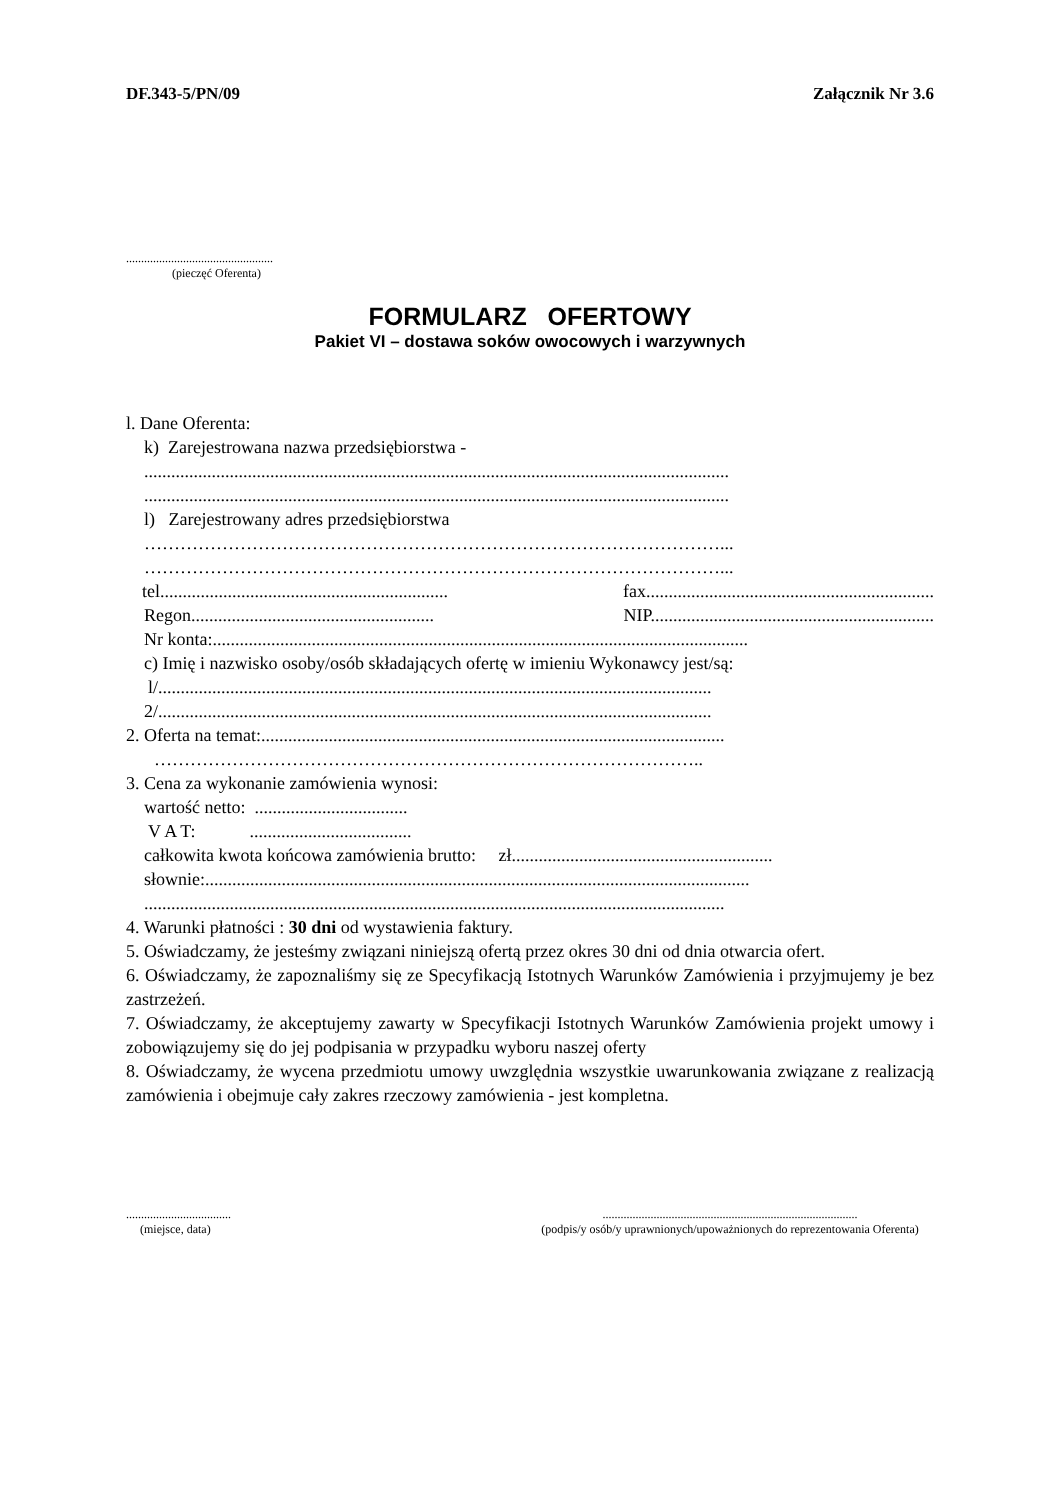DF.343-5/PN/09 Załącznik Nr 3.6
.................................................
(pieczęć Oferenta)
FORMULARZ OFERTOWY
Pakiet VI – dostawa soków owocowych i warzywnych
l. Dane Oferenta:
k) Zarejestrowana nazwa przedsiębiorstwa -
..................................................................................................................................
..................................................................................................................................
l) Zarejestrowany adres przedsiębiorstwa
……………………………………………………………………………………...
……………………………………………………………………………………...
tel................................................................ fax................................................................
Regon...................................................... NIP...............................................................
Nr konta:.......................................................................................................................
c) Imię i nazwisko osoby/osób składających ofertę w imieniu Wykonawcy jest/są:
l/...........................................................................................................................
2/...........................................................................................................................
2. Oferta na temat:.......................................................................................................
………………………………………………………………………………..
3. Cena za wykonanie zamówienia wynosi:
wartość netto: ..................................
V A T: ....................................
całkowita kwota końcowa zamówienia brutto: zł..........................................................
słownie:.........................................................................................................................
.................................................................................................................................
4. Warunki płatności : 30 dni od wystawienia faktury.
5. Oświadczamy, że jesteśmy związani niniejszą ofertą przez okres 30 dni od dnia otwarcia ofert.
6. Oświadczamy, że zapoznaliśmy się ze Specyfikacją Istotnych Warunków Zamówienia i przyjmujemy je bez zastrzeżeń.
7. Oświadczamy, że akceptujemy zawarty w Specyfikacji Istotnych Warunków Zamówienia projekt umowy i zobowiązujemy się do jej podpisania w przypadku wyboru naszej oferty
8. Oświadczamy, że wycena przedmiotu umowy uwzględnia wszystkie uwarunkowania związane z realizacją zamówienia i obejmuje cały zakres rzeczowy zamówienia - jest kompletna.
...................................
(miejsce, data)
.....................................................................................
(podpis/y osób/y uprawnionych/upoważnionych do reprezentowania Oferenta)